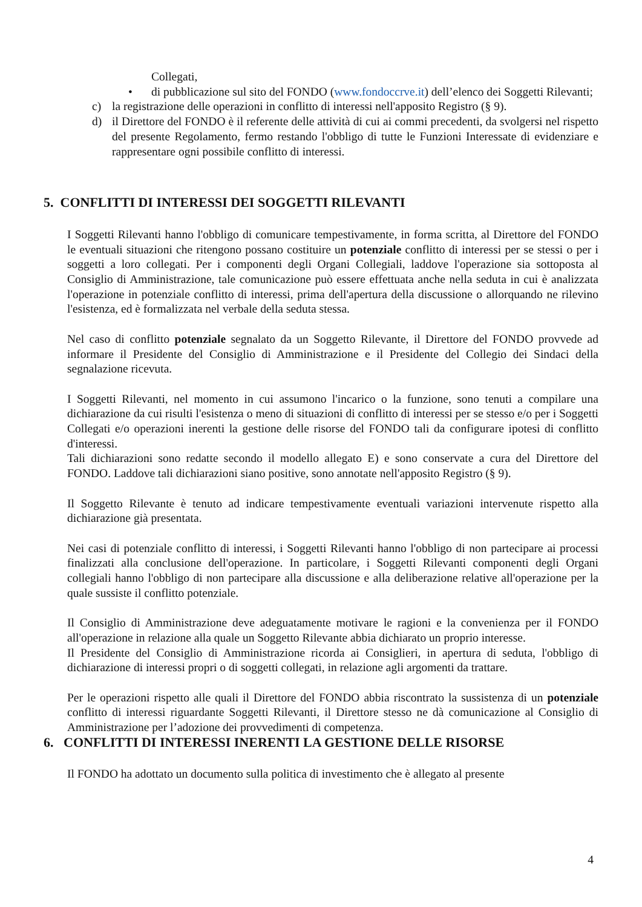Collegati,
• di pubblicazione sul sito del FONDO (www.fondoccrve.it) dell’elenco dei Soggetti Rilevanti;
c) la registrazione delle operazioni in conflitto di interessi nell'apposito Registro (§ 9).
d) il Direttore del FONDO è il referente delle attività di cui ai commi precedenti, da svolgersi nel rispetto del presente Regolamento, fermo restando l'obbligo di tutte le Funzioni Interessate di evidenziare e rappresentare ogni possibile conflitto di interessi.
5. CONFLITTI DI INTERESSI DEI SOGGETTI RILEVANTI
I Soggetti Rilevanti hanno l'obbligo di comunicare tempestivamente, in forma scritta, al Direttore del FONDO le eventuali situazioni che ritengono possano costituire un potenziale conflitto di interessi per se stessi o per i soggetti a loro collegati. Per i componenti degli Organi Collegiali, laddove l'operazione sia sottoposta al Consiglio di Amministrazione, tale comunicazione può essere effettuata anche nella seduta in cui è analizzata l'operazione in potenziale conflitto di interessi, prima dell'apertura della discussione o allorquando ne rilevino l'esistenza, ed è formalizzata nel verbale della seduta stessa.
Nel caso di conflitto potenziale segnalato da un Soggetto Rilevante, il Direttore del FONDO provvede ad informare il Presidente del Consiglio di Amministrazione e il Presidente del Collegio dei Sindaci della segnalazione ricevuta.
I Soggetti Rilevanti, nel momento in cui assumono l'incarico o la funzione, sono tenuti a compilare una dichiarazione da cui risulti l'esistenza o meno di situazioni di conflitto di interessi per se stesso e/o per i Soggetti Collegati e/o operazioni inerenti la gestione delle risorse del FONDO tali da configurare ipotesi di conflitto d'interessi.
Tali dichiarazioni sono redatte secondo il modello allegato E) e sono conservate a cura del Direttore del FONDO. Laddove tali dichiarazioni siano positive, sono annotate nell'apposito Registro (§ 9).
Il Soggetto Rilevante è tenuto ad indicare tempestivamente eventuali variazioni intervenute rispetto alla dichiarazione già presentata.
Nei casi di potenziale conflitto di interessi, i Soggetti Rilevanti hanno l'obbligo di non partecipare ai processi finalizzati alla conclusione dell'operazione. In particolare, i Soggetti Rilevanti componenti degli Organi collegiali hanno l'obbligo di non partecipare alla discussione e alla deliberazione relative all'operazione per la quale sussiste il conflitto potenziale.
Il Consiglio di Amministrazione deve adeguatamente motivare le ragioni e la convenienza per il FONDO all'operazione in relazione alla quale un Soggetto Rilevante abbia dichiarato un proprio interesse.
Il Presidente del Consiglio di Amministrazione ricorda ai Consiglieri, in apertura di seduta, l'obbligo di dichiarazione di interessi propri o di soggetti collegati, in relazione agli argomenti da trattare.
Per le operazioni rispetto alle quali il Direttore del FONDO abbia riscontrato la sussistenza di un potenziale conflitto di interessi riguardante Soggetti Rilevanti, il Direttore stesso ne dà comunicazione al Consiglio di Amministrazione per l’adozione dei provvedimenti di competenza.
6. CONFLITTI DI INTERESSI INERENTI LA GESTIONE DELLE RISORSE
Il FONDO ha adottato un documento sulla politica di investimento che è allegato al presente
4